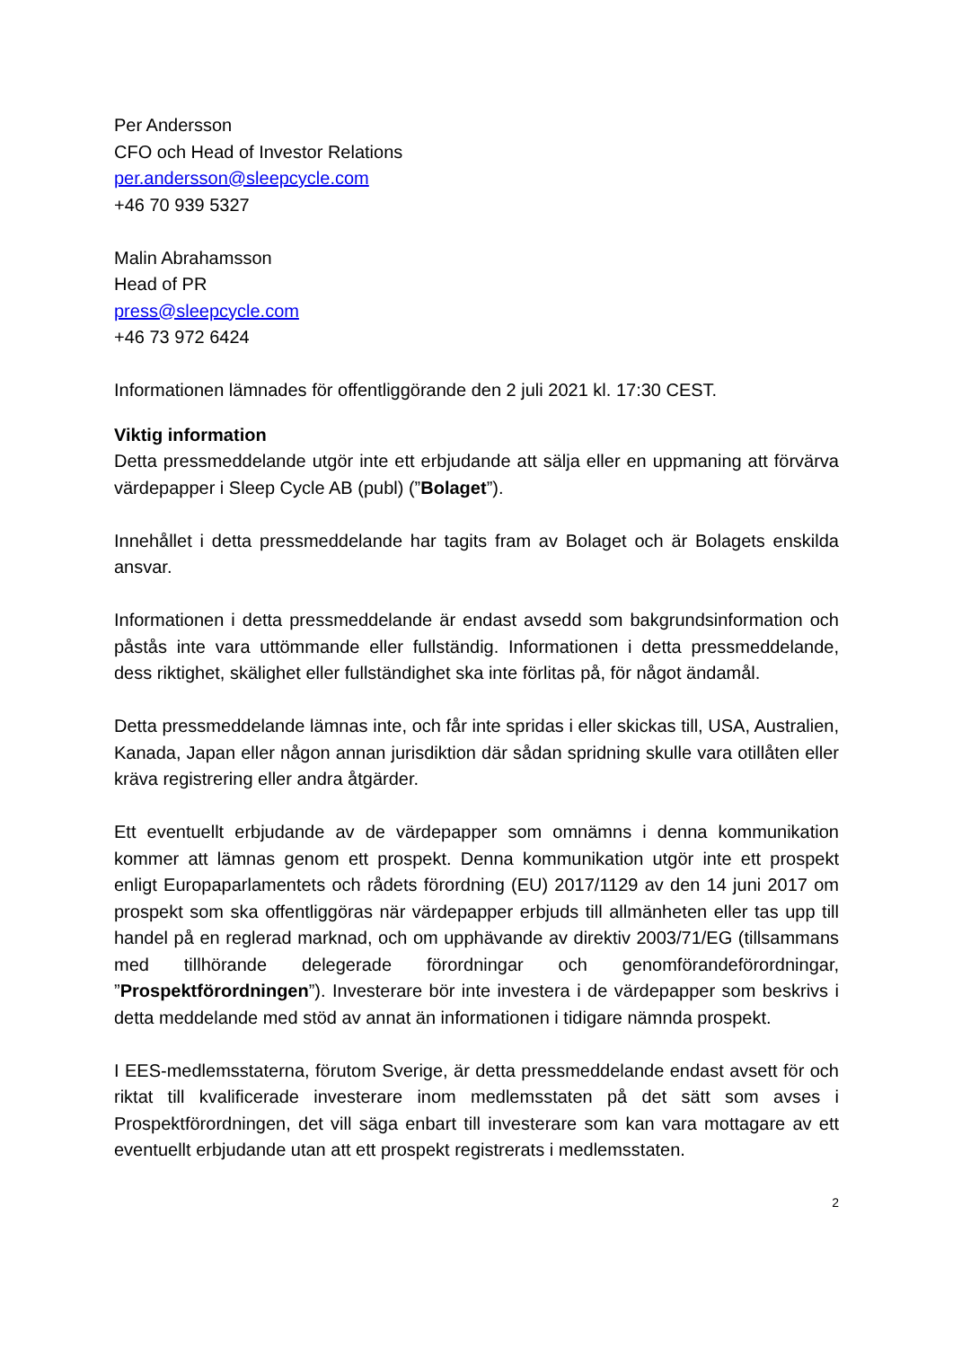Per Andersson
CFO och Head of Investor Relations
per.andersson@sleepcycle.com
+46 70 939 5327
Malin Abrahamsson
Head of PR
press@sleepcycle.com
+46 73 972 6424
Informationen lämnades för offentliggörande den 2 juli 2021 kl. 17:30 CEST.
Viktig information
Detta pressmeddelande utgör inte ett erbjudande att sälja eller en uppmaning att förvärva värdepapper i Sleep Cycle AB (publ) (”Bolaget”).
Innehållet i detta pressmeddelande har tagits fram av Bolaget och är Bolagets enskilda ansvar.
Informationen i detta pressmeddelande är endast avsedd som bakgrundsinformation och påstås inte vara uttömmande eller fullständig. Informationen i detta pressmeddelande, dess riktighet, skälighet eller fullständighet ska inte förlitas på, för något ändamål.
Detta pressmeddelande lämnas inte, och får inte spridas i eller skickas till, USA, Australien, Kanada, Japan eller någon annan jurisdiktion där sådan spridning skulle vara otillåten eller kräva registrering eller andra åtgärder.
Ett eventuellt erbjudande av de värdepapper som omnämns i denna kommunikation kommer att lämnas genom ett prospekt. Denna kommunikation utgör inte ett prospekt enligt Europaparlamentets och rådets förordning (EU) 2017/1129 av den 14 juni 2017 om prospekt som ska offentliggöras när värdepapper erbjuds till allmänheten eller tas upp till handel på en reglerad marknad, och om upphävande av direktiv 2003/71/EG (tillsammans med tillhörande delegerade förordningar och genomförandeförordningar, ”Prospektförordningen”). Investerare bör inte investera i de värdepapper som beskrivs i detta meddelande med stöd av annat än informationen i tidigare nämnda prospekt.
I EES-medlemsstaterna, förutom Sverige, är detta pressmeddelande endast avsett för och riktat till kvalificerade investerare inom medlemsstaten på det sätt som avses i Prospektförordningen, det vill säga enbart till investerare som kan vara mottagare av ett eventuellt erbjudande utan att ett prospekt registrerats i medlemsstaten.
2